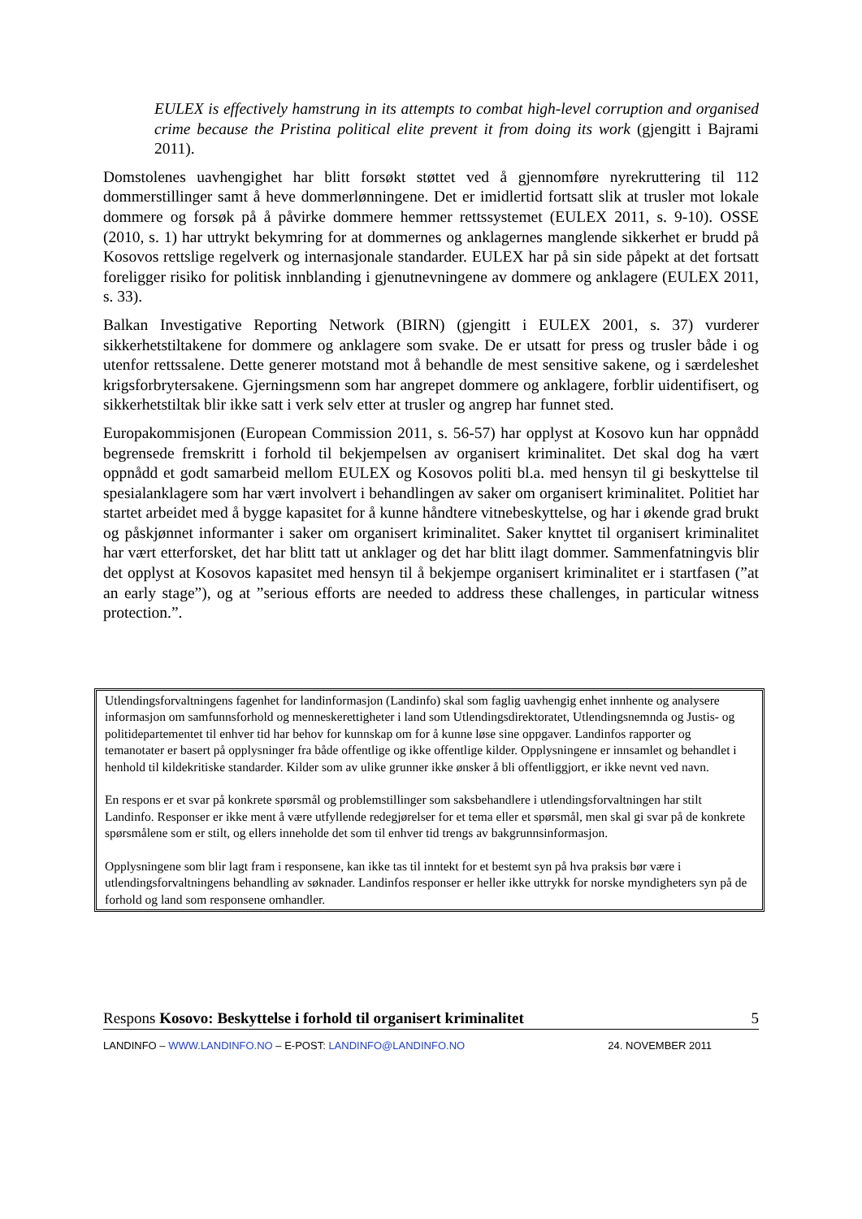EULEX is effectively hamstrung in its attempts to combat high-level corruption and organised crime because the Pristina political elite prevent it from doing its work (gjengitt i Bajrami 2011).
Domstolenes uavhengighet har blitt forsøkt støttet ved å gjennomføre nyrekruttering til 112 dommerstillinger samt å heve dommerlønningene. Det er imidlertid fortsatt slik at trusler mot lokale dommere og forsøk på å påvirke dommere hemmer rettssystemet (EULEX 2011, s. 9-10). OSSE (2010, s. 1) har uttrykt bekymring for at dommernes og anklagernes manglende sikkerhet er brudd på Kosovos rettslige regelverk og internasjonale standarder. EULEX har på sin side påpekt at det fortsatt foreligger risiko for politisk innblanding i gjenutnevningene av dommere og anklagere (EULEX 2011, s. 33).
Balkan Investigative Reporting Network (BIRN) (gjengitt i EULEX 2001, s. 37) vurderer sikkerhetstiltakene for dommere og anklagere som svake. De er utsatt for press og trusler både i og utenfor rettssalene. Dette generer motstand mot å behandle de mest sensitive sakene, og i særdeleshet krigsforbrytersakene. Gjerningsmenn som har angrepet dommere og anklagere, forblir uidentifisert, og sikkerhetstiltak blir ikke satt i verk selv etter at trusler og angrep har funnet sted.
Europakommisjonen (European Commission 2011, s. 56-57) har opplyst at Kosovo kun har oppnådd begrensede fremskritt i forhold til bekjempelsen av organisert kriminalitet. Det skal dog ha vært oppnådd et godt samarbeid mellom EULEX og Kosovos politi bl.a. med hensyn til gi beskyttelse til spesialanklagere som har vært involvert i behandlingen av saker om organisert kriminalitet. Politiet har startet arbeidet med å bygge kapasitet for å kunne håndtere vitnebeskyttelse, og har i økende grad brukt og påskjønnet informanter i saker om organisert kriminalitet. Saker knyttet til organisert kriminalitet har vært etterforsket, det har blitt tatt ut anklager og det har blitt ilagt dommer. Sammenfatningvis blir det opplyst at Kosovos kapasitet med hensyn til å bekjempe organisert kriminalitet er i startfasen (”at an early stage”), og at ”serious efforts are needed to address these challenges, in particular witness protection.”.
Utlendingsforvaltningens fagenhet for landinformasjon (Landinfo) skal som faglig uavhengig enhet innhente og analysere informasjon om samfunnsforhold og menneskerettigheter i land som Utlendingsdirektoratet, Utlendingsnemnda og Justis- og politidepartementet til enhver tid har behov for kunnskap om for å kunne løse sine oppgaver. Landinfos rapporter og temanotater er basert på opplysninger fra både offentlige og ikke offentlige kilder. Opplysningene er innsamlet og behandlet i henhold til kildekritiske standarder. Kilder som av ulike grunner ikke ønsker å bli offentliggjort, er ikke nevnt ved navn.
En respons er et svar på konkrete spørsmål og problemstillinger som saksbehandlere i utlendingsforvaltningen har stilt Landinfo. Responser er ikke ment å være utfyllende redegjørelser for et tema eller et spørsmål, men skal gi svar på de konkrete spørsmålene som er stilt, og ellers inneholde det som til enhver tid trengs av bakgrunnsinformasjon.
Opplysningene som blir lagt fram i responsene, kan ikke tas til inntekt for et bestemt syn på hva praksis bør være i utlendingsforvaltningens behandling av søknader. Landinfos responser er heller ikke uttrykk for norske myndigheters syn på de forhold og land som responsene omhandler.
Respons Kosovo: Beskyttelse i forhold til organisert kriminalitet 5
LANDINFO – WWW.LANDINFO.NO – E-POST: LANDINFO@LANDINFO.NO 24. NOVEMBER 2011